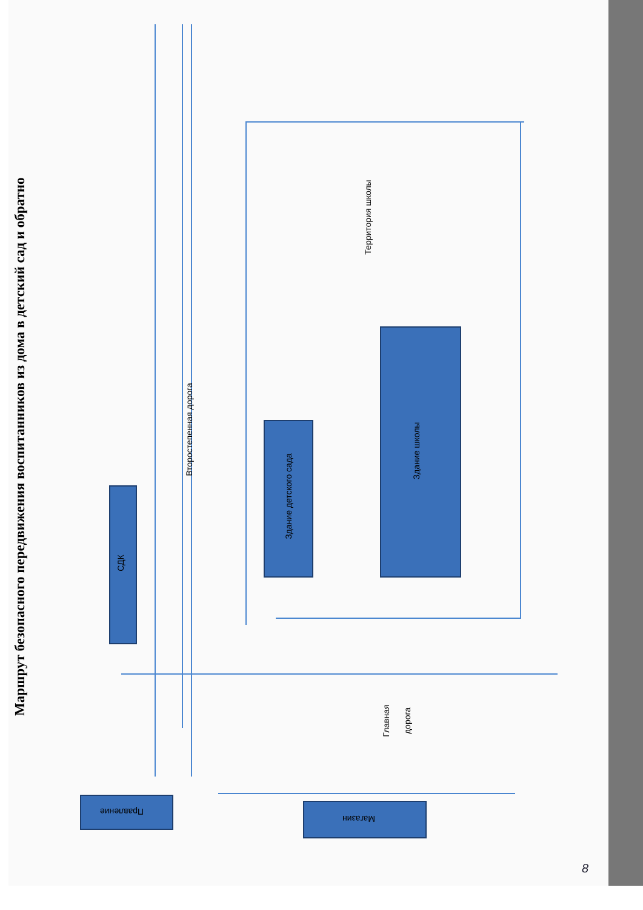Маршрут безопасного передвижения воспитанников из дома в детский сад и обратно
СДК
Здание детского сада
Здание школы
Второстепенная дорога
Территория школы
Главная дорога
Правление
Магазин
8